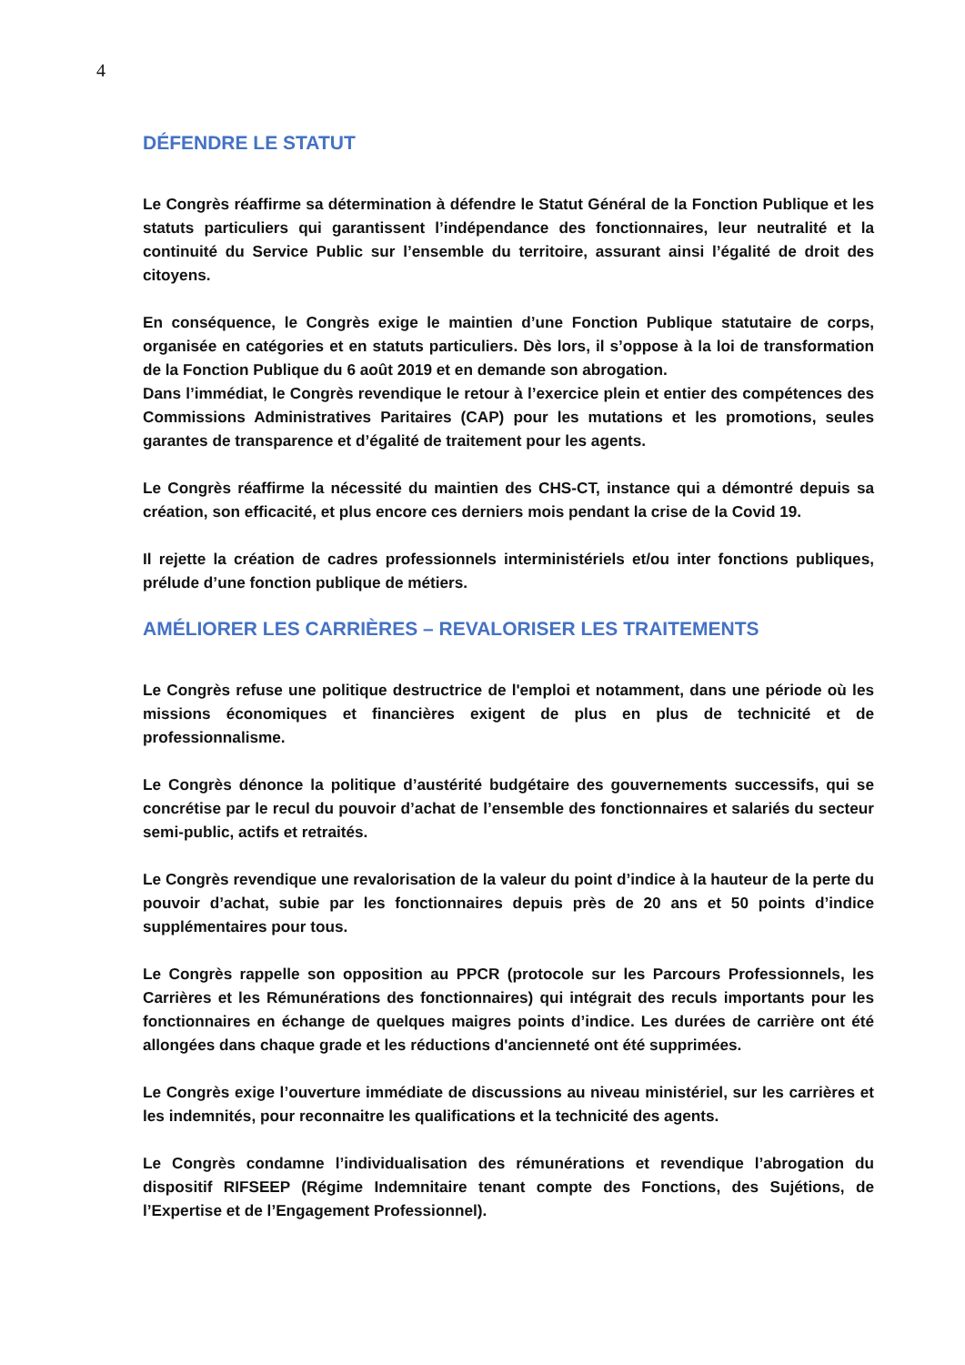4
DÉFENDRE LE STATUT
Le Congrès réaffirme sa détermination à défendre le Statut Général de la Fonction Publique et les statuts particuliers qui garantissent l’indépendance des fonctionnaires, leur neutralité et la continuité du Service Public sur l’ensemble du territoire, assurant ainsi l’égalité de droit des citoyens.
En conséquence, le Congrès exige le maintien d’une Fonction Publique statutaire de corps, organisée en catégories et en statuts particuliers. Dès lors, il s’oppose à la loi de transformation de la Fonction Publique du 6 août 2019 et en demande son abrogation.
Dans l’immédiat, le Congrès revendique le retour à l’exercice plein et entier des compétences des Commissions Administratives Paritaires (CAP) pour les mutations et les promotions, seules garantes de transparence et d’égalité de traitement pour les agents.
Le Congrès réaffirme la nécessité du maintien des CHS-CT, instance qui a démontré depuis sa création, son efficacité, et plus encore ces derniers mois pendant la crise de la Covid 19.
Il rejette la création de cadres professionnels interministériels et/ou inter fonctions publiques, prélude d’une fonction publique de métiers.
AMÉLIORER LES CARRIÈRES – REVALORISER LES TRAITEMENTS
Le Congrès refuse une politique destructrice de l'emploi et notamment, dans une période où les missions économiques et financières exigent de plus en plus de technicité et de professionnalisme.
Le Congrès dénonce la politique d’austérité budgétaire des gouvernements successifs, qui se concrétise par le recul du pouvoir d’achat de l’ensemble des fonctionnaires et salariés du secteur semi-public, actifs et retraités.
Le Congrès revendique une revalorisation de la valeur du point d’indice à la hauteur de la perte du pouvoir d’achat, subie par les fonctionnaires depuis près de 20 ans et 50 points d’indice supplémentaires pour tous.
Le Congrès rappelle son opposition au PPCR (protocole sur les Parcours Professionnels, les Carrières et les Rémunérations des fonctionnaires) qui intégrait des reculs importants pour les fonctionnaires en échange de quelques maigres points d’indice. Les durées de carrière ont été allongées dans chaque grade et les réductions d'ancienneté ont été supprimées.
Le Congrès exige l’ouverture immédiate de discussions au niveau ministériel, sur les carrières et les indemnités, pour reconnaitre les qualifications et la technicité des agents.
Le Congrès condamne l’individualisation des rémunérations et revendique l’abrogation du dispositif RIFSEEP (Régime Indemnitaire tenant compte des Fonctions, des Sujétions, de l’Expertise et de l’Engagement Professionnel).